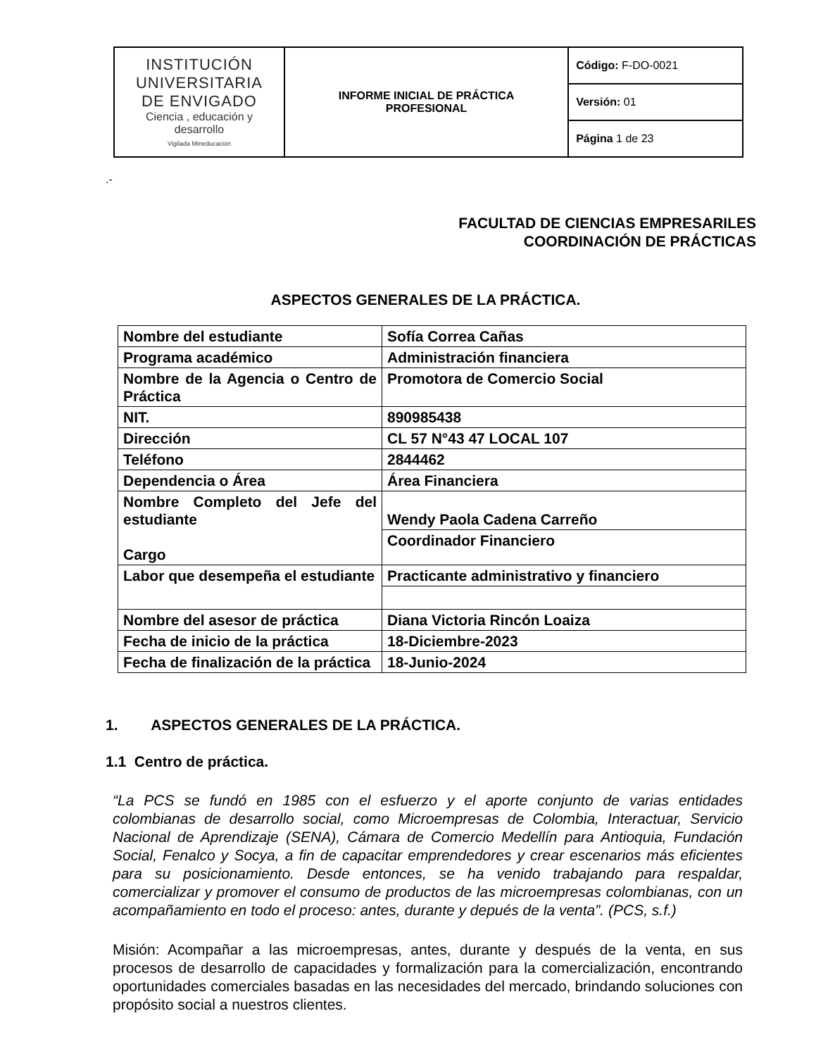| INSTITUCIÓN UNIVERSITARIA DE ENVIGADO Ciencia , educación y desarrollo Vigilada Mineducación | INFORME INICIAL DE PRÁCTICA PROFESIONAL | Código: F-DO-0021 |
| | | Versión: 01 |
| | | Página 1 de 23 |
.-
FACULTAD DE CIENCIAS EMPRESARILES
COORDINACIÓN DE PRÁCTICAS
ASPECTOS GENERALES DE LA PRÁCTICA.
| Nombre del estudiante | Sofía Correa Cañas |
| Programa académico | Administración financiera |
| Nombre de la Agencia o Centro de Práctica | Promotora de Comercio Social |
| NIT. | 890985438 |
| Dirección | CL 57 N°43 47 LOCAL 107 |
| Teléfono | 2844462 |
| Dependencia o Área | Área Financiera |
| Nombre Completo del Jefe del estudiante Cargo | Wendy Paola Cadena Carreño |
| | Coordinador Financiero |
| Labor que desempeña el estudiante | Practicante administrativo y financiero |
| Nombre del asesor de práctica | Diana Victoria Rincón Loaiza |
| Fecha de inicio de la práctica | 18-Diciembre-2023 |
| Fecha de finalización de la práctica | 18-Junio-2024 |
1. ASPECTOS GENERALES DE LA PRÁCTICA.
1.1 Centro de práctica.
“La PCS se fundó en 1985 con el esfuerzo y el aporte conjunto de varias entidades colombianas de desarrollo social, como Microempresas de Colombia, Interactuar, Servicio Nacional de Aprendizaje (SENA), Cámara de Comercio Medellín para Antioquia, Fundación Social, Fenalco y Socya, a fin de capacitar emprendedores y crear escenarios más eficientes para su posicionamiento. Desde entonces, se ha venido trabajando para respaldar, comercializar y promover el consumo de productos de las microempresas colombianas, con un acompañamiento en todo el proceso: antes, durante y depués de la venta”. (PCS, s.f.)
Misión: Acompañar a las microempresas, antes, durante y después de la venta, en sus procesos de desarrollo de capacidades y formalización para la comercialización, encontrando oportunidades comerciales basadas en las necesidades del mercado, brindando soluciones con propósito social a nuestros clientes.